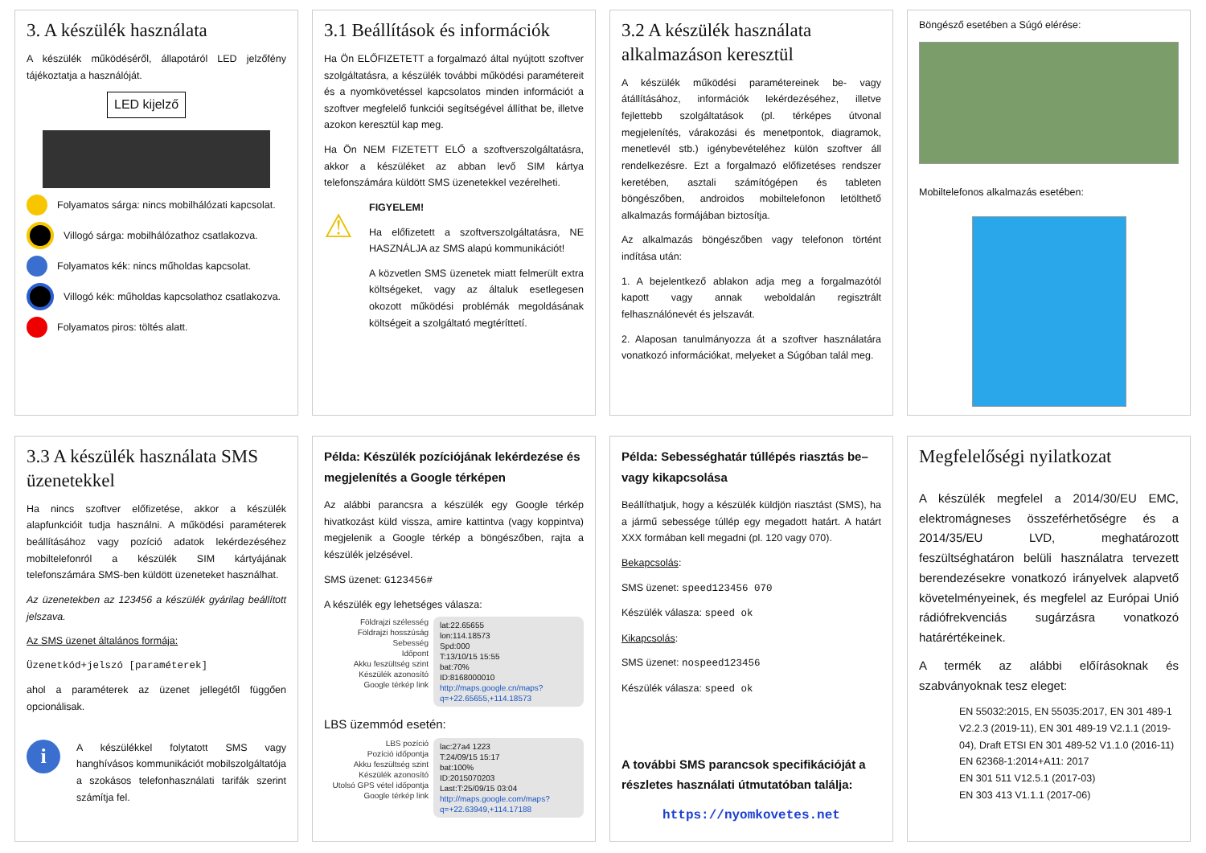3. A készülék használata
A készülék működéséről, állapotáról LED jelzőfény tájékoztatja a használóját.
LED kijelző
Folyamatos sárga: nincs mobilhálózati kapcsolat.
Villogó sárga: mobilhálózathoz csatlakozva.
Folyamatos kék: nincs műholdas kapcsolat.
Villogó kék: műholdas kapcsolathoz csatlakozva.
Folyamatos piros: töltés alatt.
3.1 Beállítások és információk
Ha Ön ELŐFIZETETT a forgalmazó által nyújtott szoftver szolgáltatásra, a készülék további működési paramétereit és a nyomkövetéssel kapcsolatos minden információt a szoftver megfelelő funkciói segítségével állíthat be, illetve azokon keresztül kap meg.
Ha Ön NEM FIZETETT ELŐ a szoftverszolgáltatásra, akkor a készüléket az abban levő SIM kártya telefonszámára küldött SMS üzenetekkel vezérelheti.
⚠
FIGYELEM!
Ha előfizetett a szoftverszolgáltatásra, NE HASZNÁLJA az SMS alapú kommunikációt!
A közvetlen SMS üzenetek miatt felmerült extra költségeket, vagy az általuk esetlegesen okozott működési problémák megoldásának költségeit a szolgáltató megtéríttetí.
3.2 A készülék használata alkalmazáson keresztül
A készülék működési paramétereinek be- vagy átállításához, információk lekérdezéséhez, illetve fejlettebb szolgáltatások (pl. térképes útvonal megjelenítés, várakozási és menetpontok, diagramok, menetlevél stb.) igénybevételéhez külön szoftver áll rendelkezésre. Ezt a forgalmazó előfizetéses rendszer keretében, asztali számítógépen és tableten böngészőben, androidos mobiltelefonon letölthető alkalmazás formájában biztosítja.
Az alkalmazás böngészőben vagy telefonon történt indítása után:
1. A bejelentkező ablakon adja meg a forgalmazótól kapott vagy annak weboldalán regisztrált felhasználónevét és jelszavát.
2. Alaposan tanulmányozza át a szoftver használatára vonatkozó információkat, melyeket a Súgóban talál meg.
Böngésző esetében a Súgó elérése:
Mobiltelefonos alkalmazás esetében:
3.3 A készülék használata SMS üzenetekkel
Ha nincs szoftver előfizetése, akkor a készülék alapfunkcióit tudja használni. A működési paraméterek beállításához vagy pozíció adatok lekérdezéséhez mobiltelefonról a készülék SIM kártyájának telefonszámára SMS-ben küldött üzeneteket használhat.
Az üzenetekben az 123456 a készülék gyárilag beállított jelszava.
Az SMS üzenet általános formája:
Üzenetkód+jelszó [paraméterek]
ahol a paraméterek az üzenet jellegétől függően opcionálisak.
i
A készülékkel folytatott SMS vagy hanghívásos kommunikációt mobilszolgáltatója a szokásos telefonhasználati tarifák szerint számítja fel.
Példa: Készülék pozíciójának lekérdezése és megjelenítés a Google térképen
Az alábbi parancsra a készülék egy Google térkép hivatkozást küld vissza, amire kattintva (vagy koppintva) megjelenik a Google térkép a böngészőben, rajta a készülék jelzésével.
SMS üzenet: G123456#
A készülék egy lehetséges válasza:
Földrajzi szélesség
Földrajzi hosszúság
Sebesség
Időpont
Akku feszültség szint
Készülék azonosító
Google térkép link
lat:22.65655
lon:114.18573
Spd:000
T:13/10/15 15:55
bat:70%
ID:8168000010
http://maps.google.cn/maps?q=+22.65655,+114.18573
LBS üzemmód esetén:
LBS pozíció
Pozíció időpontja
Akku feszültség szint
Készülék azonosító
Utolsó GPS vétel időpontja
Google térkép link
lac:27a4 1223
T:24/09/15 15:17
bat:100%
ID:2015070203
Last:T:25/09/15 03:04
http://maps.google.com/maps?q=+22.63949,+114.17188
Példa: Sebességhatár túllépés riasztás be– vagy kikapcsolása
Beállíthatjuk, hogy a készülék küldjön riasztást (SMS), ha a jármű sebessége túllép egy megadott határt. A határt XXX formában kell megadni (pl. 120 vagy 070).
Bekapcsolás:
SMS üzenet: speed123456 070
Készülék válasza: speed ok
Kikapcsolás:
SMS üzenet: nospeed123456
Készülék válasza: speed ok
A további SMS parancsok specifikációját a részletes használati útmutatóban találja:
https://nyomkovetes.net
Megfelelőségi nyilatkozat
A készülék megfelel a 2014/30/EU EMC, elektromágneses összeférhetőségre és a 2014/35/EU LVD, meghatározott feszültséghatáron belüli használatra tervezett berendezésekre vonatkozó irányelvek alapvető követelményeinek, és megfelel az Európai Unió rádiófrekvenciás sugárzásra vonatkozó határértékeinek.
A termék az alábbi előírásoknak és szabványoknak tesz eleget:
EN 55032:2015, EN 55035:2017, EN 301 489-1 V2.2.3 (2019-11), EN 301 489-19 V2.1.1 (2019-04), Draft ETSI EN 301 489-52 V1.1.0 (2016-11)
EN 62368-1:2014+A11: 2017
EN 301 511 V12.5.1 (2017-03)
EN 303 413 V1.1.1 (2017-06)